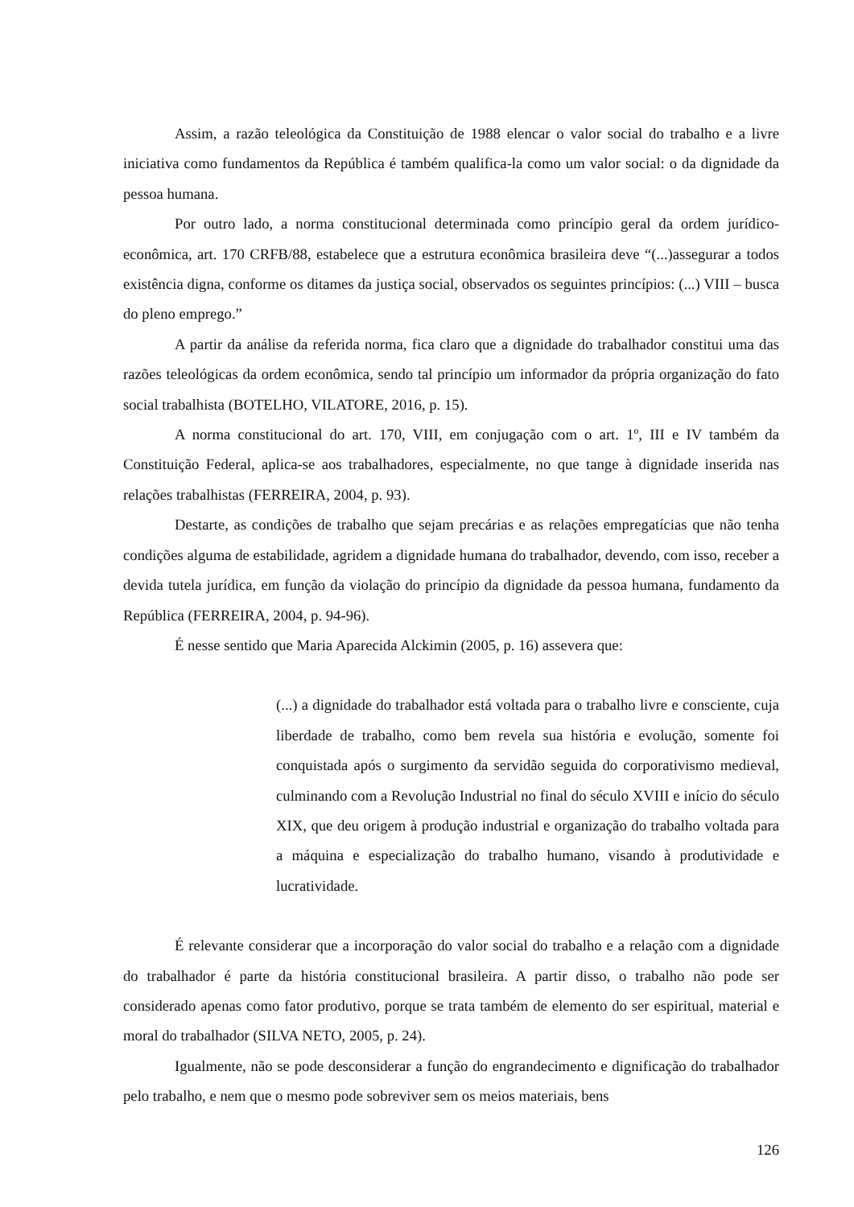Assim, a razão teleológica da Constituição de 1988 elencar o valor social do trabalho e a livre iniciativa como fundamentos da República é também qualifica-la como um valor social: o da dignidade da pessoa humana.
Por outro lado, a norma constitucional determinada como princípio geral da ordem jurídico-econômica, art. 170 CRFB/88, estabelece que a estrutura econômica brasileira deve “(...)assegurar a todos existência digna, conforme os ditames da justiça social, observados os seguintes princípios: (...) VIII – busca do pleno emprego.”
A partir da análise da referida norma, fica claro que a dignidade do trabalhador constitui uma das razões teleológicas da ordem econômica, sendo tal princípio um informador da própria organização do fato social trabalhista (BOTELHO, VILATORE, 2016, p. 15).
A norma constitucional do art. 170, VIII, em conjugação com o art. 1º, III e IV também da Constituição Federal, aplica-se aos trabalhadores, especialmente, no que tange à dignidade inserida nas relações trabalhistas (FERREIRA, 2004, p. 93).
Destarte, as condições de trabalho que sejam precárias e as relações empregatícias que não tenha condições alguma de estabilidade, agridem a dignidade humana do trabalhador, devendo, com isso, receber a devida tutela jurídica, em função da violação do princípio da dignidade da pessoa humana, fundamento da República (FERREIRA, 2004, p. 94-96).
É nesse sentido que Maria Aparecida Alckimin (2005, p. 16) assevera que:
(...) a dignidade do trabalhador está voltada para o trabalho livre e consciente, cuja liberdade de trabalho, como bem revela sua história e evolução, somente foi conquistada após o surgimento da servidão seguida do corporativismo medieval, culminando com a Revolução Industrial no final do século XVIII e início do século XIX, que deu origem à produção industrial e organização do trabalho voltada para a máquina e especialização do trabalho humano, visando à produtividade e lucratividade.
É relevante considerar que a incorporação do valor social do trabalho e a relação com a dignidade do trabalhador é parte da história constitucional brasileira. A partir disso, o trabalho não pode ser considerado apenas como fator produtivo, porque se trata também de elemento do ser espiritual, material e moral do trabalhador (SILVA NETO, 2005, p. 24).
Igualmente, não se pode desconsiderar a função do engrandecimento e dignificação do trabalhador pelo trabalho, e nem que o mesmo pode sobreviver sem os meios materiais, bens
126